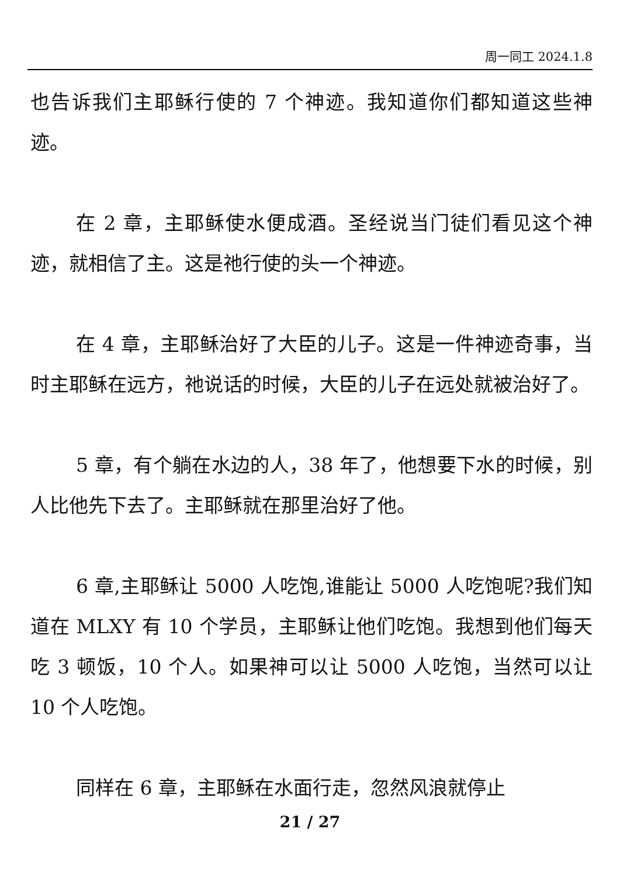周一同工 2024.1.8
也告诉我们主耶稣行使的 7 个神迹。我知道你们都知道这些神迹。
在 2 章，主耶稣使水便成酒。圣经说当门徒们看见这个神迹，就相信了主。这是祂行使的头一个神迹。
在 4 章，主耶稣治好了大臣的儿子。这是一件神迹奇事，当时主耶稣在远方，祂说话的时候，大臣的儿子在远处就被治好了。
5 章，有个躺在水边的人，38 年了，他想要下水的时候，别人比他先下去了。主耶稣就在那里治好了他。
6 章,主耶稣让 5000 人吃饱,谁能让 5000 人吃饱呢?我们知道在 MLXY 有 10 个学员，主耶稣让他们吃饱。我想到他们每天吃 3 顿饭，10 个人。如果神可以让 5000 人吃饱，当然可以让 10 个人吃饱。
同样在 6 章，主耶稣在水面行走，忽然风浪就停止
21 / 27